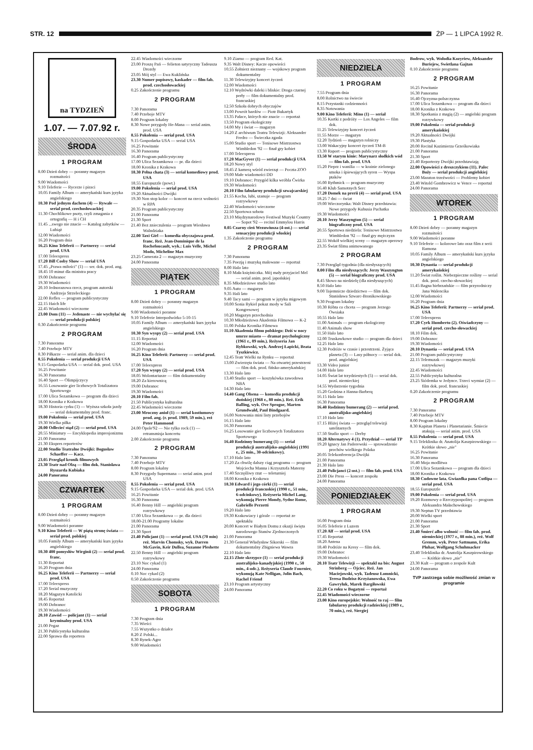STR. 12 ŻP — 1 LIPCA 1992 R.
na TYDZIEŃ
1.07. — 7.07.92 r.
ŚRODA
1 PROGRAM
8.00 Dzień dobry — poranny magazyn rozmaitości
9.00 Wiadomości
9.10 Teleferie — Rycerze i piraci
10.05 Family Album — amerykański kurs języka angielskiego
10.30 Pod jednym dachem (4) — Rywale — serial prod. czechosłowackiej
11.30 Chochlikowe psoty, czyli zmagania z ortografią — H i CH
11.45 ...swego nie znacie — Katalog zabytków — Lubiąż
12.00 Wiadomości
16.20 Program dnia
16.25 Kino Teleferii — Partnerzy — serial prod. USA
17.00 Teleexpress
17.20 Bill Cosby Show — serial USA
17.45 „Prawa miłości" (1) — ser. dok. prod. ang.
18.45 10 minut dla ministra pracy
19.00 Dobranoc
19.30 Wiadomości
20.10 Jednorazowa rzecz, program autorski Andrzeja Strzeleckiego
22.00 Reflex — program publicystyczny
22.15 Haich life
22.45 Wiadomości wieczorne
23.00 Dom (11) — Jedenaste — nie wychylać się — serial produkcji polskiej
0.30 Zakończenie programu
2 PROGRAM
7.30 Panorama
7.40 Przeboje MTV
8.30 Piłkarze — serial anim. dla dzieci
8.55 Pokolenia — serial produkcji USA
9.15 Gospodarka USA — serial dok. prod. USA
16.25 Powitanie
16.30 Panorama
16.40 Sport — Olimpijczycy
16.55 Losowanie gier liczbowych Totalizatora Sportowego
17.00 Ulica Sezamkowa — program dla dzieci
18.00 Kronika z Krakowa
18.30 Historia cyrku (1) — Wyższa szkoła jazdy — serial dokumentalny prod. franc.
19.00 Pokolenia — serial prod. USA
19.30 Wielka piłka
20.00 Odlecieć stąd (2) — serial prod. USA
20.55 Miniatury — Encyklopedia impresjonizmu
21.00 Panorama
21.30 Ekspres reporterów
22.00 Studio Teatralne Dwójki: Bogusław Schaeffer — Kacz.
23.05 Przegląd kronik filmowych
23.30 Teatr nad Olzą — film dok. Stanisława Ryszarda Kubiaka
24.00 Panorama
CZWARTEK
1 PROGRAM
8.00 Dzień dobry — poranny magazyn rozmaitości
9.00 Wiadomości poranne
9.10 Kino Teleferii — W piątą stronę świata — serial prod. polskiej
10.05 Family Album — amerykański kurs języka angielskiego
10.30 400 pomysłów Wirginii (2) — serial prod. franc.
11.30 Reportaż
16.20 Program dnia
16.25 Kino Teleferii — Partnerzy — serial prod. USA
17.00 Teleexpress
17.20 Serial muzyczny
18.20 Magazyn Katolicki
18.45 Reportaż
19.00 Dobranoc
19.30 Wiadomości
20.10 Zawód — policjant (1) — serial kryminalny prod. USA
21.00 Pegaz
21.30 Publicystyka kulturalna
22.00 Sprawa dla reportera
22.45 Wiadomości wieczorne
23.00 Proszę Pań — felieton satyryczny Tadeusza Drozdy
23.05 Mój styl — Ewa Kuklińska
23.30 Numer popisowy, kaskader — film fab. prod. czechosłowackiej
0.25 Zakończenie programu
2 PROGRAM
7.30 Panorama
7.40 Przeboje MTV
8.00 Program lokalny
8.30 Nowe przygody He-Mana — serial anim. prod. USA
8.55 Pokolenia — serial prod. USA
9.15 Gospodarka USA — serial USA
16.25 Powitanie
16.30 Panorama
16.40 Program publicystyczny
17.00 Ulica Sezamkowa — pr. dla dzieci
18.00 Kronika z Krakowa
18.30 Pełna chata (3) — serial komediowy prod. USA
18.55 Europuzzle (powt.)
19.00 Pokolenia — serial prod. USA
19.20 Aktualności Dwójki
19.30 Non stop kolor — koncert na rzecz wolności w RPA
20.35 Program publicystyczny
21.00 Panorama
21.30 Sport
21.40 Bez znieczulenia — program Wiesława Walndziaka
22.00 Taxi Girl — komedia obyczajowa prod. franc. Reż. Jean-Dominique de la Rochefoucault, wyk.: Luis Velle, Michel Modo, Micheline Max
23.25 Camerata 2 — magazyn muzyczny
24.00 Panorama
PIĄTEK
1 PROGRAM
8.00 Dzień dobry — poranny magazyn rozmaitości
9.00 Wiadomości poranne
9.10 Teleferie Interpodwórko 5-10-15
10.05 Family Album — amerykański kurs języka angielskiego
10.30 Syn wyspy (2) — serial prod. USA
11.15 Reportaż
12.00 Wiadomości
16.20 Program dnia
16.25 Kino Teleferii: Partnerzy — serial prod. USA
17.00 Teleexpress
17.20 Syn wyspy (2) — serial prod. USA
18.05 Wolontariusze — film dokumentalny
18.20 Za kierownicą
19.00 Dobranoc
19.30 Wiadomości
20.10 Film fab.
21.50 Publicystyka kulturalna
22.45 Wiadomości wieczorne
23.00 Mroczny anioł (1) — serial kostiumowy prod. ang. (r. prod. 1989, 59 min.), reż Peter Hammond
24.00 Opole'92 — Nie tylko rock (1) — retransmisja koncertu
2.00 Zakończenie programu
2 PROGRAM
7.30 Panorama
7.40 Przeboje MTV
8.00 Program lokalny
8.30 Przygody Supermana — serial anim. prod USA
8.55 Pokolenia — serial prod. USA
9.15 Gospodarka USA — serial dok. prod. USA
16.25 Powitanie
16.30 Panorama
16.40 Benny Hill — angielski program rozrywkowy
17.00 Ulica Sezamkowa — pr. dla dzieci
18.00-21.00 Programy lokalne
21.00 Panorama
21.30 Sport
21.40 Policjant (1) — serial prod. USA (70 min) reż. Marvin Chomsky, wyk. Darren McGavin, Keir Dullea, Suzanne Pleshette
22.50 Benny Hill — angielski program rozrywkowy
23.10 Noc cykad (1)
24.00 Panorama
0.10 Noc cykad (2)
0.50 Zakończenie programu
SOBOTA
1 PROGRAM
7.30 Program dnia
7.35 Wieści
7.55 Wszystko o działce
8.20 Z Polski...
8.30 Rynek-Agro
9.00 Wiadomości
9.10 Ziarno — program Red. Kat.
9.35 Walt Disney: Kacze opowieści
10.55 Żołnierz nieznany — wojskowy program dokumentalny
11.30 Telewizyjny koncert życzeń
12.00 Wiadomości
12.10 Wędrówki daleki i bliskie: Droga czarnej perły — film dokumentalny prod. francuskiej
12.50 Szkoła dobrych obyczajów
13.00 Powrót bardów — Piotr Bukartyk
13.35 Pałace, których nie znacie — reportaż
13.50 Program ekologiczny
14.00 My i świat — magazyn
14.20 Z archiwum Teatru Telewizji: Aleksander Fredro — Świeczka zgasła
15.00 Studio sport — Tenisowe Mistrzostwa Wimbledon '92 — finał gry kobiet
17.00 Teleexpress
17.20 MacGyver (1) — serial produkcji USA
18.20 Nowy styl
18.45 Z kamerą wśród zwierząt — Poczta ZOO
19.00 Małe wiadomości DD
19.10 Dobranoc: Przygód kilka wróbla Ćwirka
19.30 Wiadomości
20.10 Film fabularny produkcji szwajcarskiej
21.55 Kocha, lubi, szanuje — program rozrywkowy
22.40 Wiadomości wieczorne
22.50 Sportowa sobota
23.10 Międzynarodowy Festiwal Muzyki Country — Sopot '92 — recital Emmylou Harris
0.05 Czarny cień Wezuwiusza (4-ost.) — serial sensacyjny produkcji włoskiej
1.35 Zakończenie programu
2 PROGRAM
7.30 Panorama
7.35 Poezją i muzyką malowane — reportaż
8.00 Halo lato
8.10 Mała księżniczka. Mój mały przyjaciel Mel — serial anim. prod. japońskiej
8.35 Młodzieżowe studio lato
9.05 Auto — magazyn
9.35 Hali lato
9.40 Tacy sami — program w języku migowym
10.00 Sonia Rykiel pokaz mody w Sali Kongresowej
10.20 Magazyn przechodnia
10.30 Młodzieżowa Akademia Filmowa — K-2
11.00 Polska Kronika Filmowa
11.10 Akademia filmu polskiego: Dziś w nocy umrze miasto — dramat psychologiczny (1961 r., 89 min.). Reżyseria Jan Rybkowski, wyk. Andrzej Łapicki, Beata Tyszkiewicz.
12.45 Teatr Wielki na Rynku — reportaż
13.00 Zwierzęta świata — Na otwartej przestrzeni — film dok. prod. fińsko-amerykańskiej
13.30 Halo lato
13.40 Studio sport — koszykówka zawodowa NBA
14.30 Halo lato
14.40 Gang Olsena — komedia produkcji duńskiej (1968 r., 80 min.). Reż. Erik Balling, wyk. Ove Sprogoe, Marten Grundwald, Paul Bindgaard.
16.00 Notowania mini listy przebojów
16.15 Halo lato
16.30 Panorama
16.25 Losowanie gier liczbowych Totalizatora Sportowego
16.40 Rodzinny bumerang (1) — serial produkcji australijsko-angielskiej (1991 r., 25 min., 30-odcinkowy).
17.10 Halo lato
17.20 Za chwilę dalszy ciąg programu — program Wojciecha Manna i Krzysztofa Materny
17.40 Szczęśliwy rzut — teleturniej
18.00 Kronika z Krakowa
18.30 Edward i jego córki (1) — serial produkcji francuskiej (1990 r., 51 min., 6-odcinkowy). Reżyseria Michel Lang, wykonują Pierre Mondy, Sydne Rome, Gabrielle Perzetti
19.20 Halo lato
19.30 Krakowiacy i górale — reportaż ze spektaklu
20.00 Koncert w Białym Domu z okazji święta narodowego Stanów Zjednoczonych
21.00 Panorama
21.30 Generał Władysław Sikorski — film dokumentalny Zbigniewa Wawra
22.10 Halo lato
22.15 Złote skrzypce (1) — serial produkcji australijsko-kanadyjskiej (1990 r., 50 min., 4-odc.). Reżyseria Claude Fournier, wykonują Kate Nelligan, Jolin Bach, Rachel Friend
23.10 Program artystyczny
24.00 Panorama
NIEDZIELA
1 PROGRAM
7.55 Program dnia
8.00 Rolnictwo na świecie
8.15 Przystanki codzienności
8.35 Notowania
9.00 Kino Teleferii: Mino (1) — serial
10.35 Kartki z podróży — Los Angeles — film dok.
11.25 Telewizyjny koncert życzeń
11.55 Morze — magazyn
12.20 Tydzień — magazyn rolniczy
13.00 Wakacyjny koncert życzeń TM-B
13.30 Raport — program publicystyczny
13.50 W starym kinie: Marynarz słodkich wód — film fab. prod. USA
15.20 Pieprz i wanilia — w krainie zielonego smoka i śpiewających syren — Wyspa ptaków
16.00 Rythmick — program muzyczny
16.40 Klub Samotnych Serc
17.20 Domek na prerii (4) — serial prod. USA
18.25 7 dni — świat
19.00 Wieczorynka: Walt Disney przedstawia: Nowe przygody Kubusia Puchatka
19.30 Wiadomości
20.10 Jerzy Waszyngton (5) — serial biograficzny prod. USA
20.55 Sportowa niedziela: Tenisowe Mistrzostwa Wimbledon '92 — finał gry mężczyzn
22.55 Wokół wielkiej sceny — magazyn operowy
23.35 Świat filmu animowanego
2 PROGRAM
7.30 Przegląd tygodnia (dla niesłyszących)
8.00 Film dla niesłyszących: Jerzy Waszyngton (5) — serial biograficzny prod. USA
8.45 Słowo na niedzielę (dla niesłyszących)
8.50 Halo lato
9.00 Tajemnicze dziedzictwo — film dok. Stanisława Szwarc-Bronikowskiego
9.30 Program lokalny
10.30 Róbta co chceta — program Jerzego Owsiaka
10.55 Halo lato
11.00 Animals — program ekologiczny
11.40 Animals show
11.50 Halo lato
12.00 Truskawkowe studio — program dla dzieci
12.25 Halo lato
12.30 Podróże w czasie i przestrzeni. Żyjąca planeta (3) — Lasy północy — serial dok. prod. angielskiej
13.30 Video junior
14.00 Halo lato
14.05 Świat lat trzydziestych (5) — serial dok. prod. niemieckiej
14.55 Wydarzenie tygodnia
15.20 Godzina z Hanna-Barberą
16.15 Halo lato
16.30 Panorama
16.40 Rodzinny bumerang (2) — serial prod. australijsko-angielskiej
17.10 Halo lato
17.15 Bliżej świata — przegląd telewizji satelitarnych
17.50 Studio sport — Derby
18.20 Alternatywy 4 (1). Przydział — serial TP
19.20 Ignacy Jan Paderewski — sprowadzenie prochów wielkiego Polaka
20.05 Telekonferencja Dwójki
21.00 Panorama
21.30 Halo lato
21.40 Policjanci (2-ost.) — film fab. prod. USA
23.00 Die Press — koncert zespołu
24.00 Panorama
PONIEDZIAŁEK
1 PROGRAM
16.00 Program dnia
16.05 Teleferie z Luzem
17.20 Alf — serial prod. USA
17.45 Reportaż
18.20 Antena
18.40 Podróże na Kresy — film dok.
19.00 Dobranoc
19.30 Wiadomości
20.10 Teatr Telewizji — spektakl na bis: August Strinberg — Ojciec. Reż. Jan Maciejowski, wyk. Tadeusz Łomnicki, Teresa Budzisz-Krzyżanowska, Ewa Gawryluk, Marek Bargiłowski
22.20 Co roku w Bogatyni — reportaż
22.45 Wiadomości wieczorne
23.00 Kino europejskie: Wolność to raj — film fabularny produkcji radzieckiej (1989 r., 70 min.), reż. Siergiej
Bodrow, wyk. Wołodia Kozyriew, Aleksander Buriejew, Swietlana Gajtan
0.10 Zakończenie programu
2 PROGRAM
16.25 Powitanie
16.30 Panorama
16.40 Ojczyzna-polszczyzna
17.00 Ulica Sezamkowa — program dla dzieci
18.00 Kronika z Krakowa
18.30 Spotkania z magią (2) — angielski program rozrywkowy
19.00 Pokolenia — serial produkcji amerykańskiej
19.20 Aktualności Dwójki
19.30 Plastyka
20.00 Recital Kazimierza Grześkowiaka
21.00 Panorama
21.30 Sport
21.40 Reporterzy Dwójki przedstawiają
22.00 Opowieści z dreszczykiem (11). Palec Boży — serial produkcji angielskiej
23.00 Maraton trzeźwości — Problemy kobiet
23.40 Witold Gombrowicz w Vence — reportaż
24.00 Panorama
WTOREK
1 PROGRAM
8.00 Dzień dobry — poranny magazyn rozmaitości
9.00 Wiadomości poranne
9.10 Teleferie — kolorowe lato oraz film z serii Ramona
10.05 Family Album — amerykański kurs języka angielskiego
10.30 Dynastia — serial produkcji amerykańskiej
11.20 Świat roślin. Niebezpieczne rośliny — serial dok. prod. czecho-słowackiej
11.45 Bagna biebrzańskie — film przyrodniczy Jana Walencika
12.00 Wiadomości
16.20 Program dnia
16.25 Kino Teleferii: Partnerzy — serial prod. USA
17.00 Teleexpress
17.20 Cyrk Humberto (2). Oświadczyny — serial prod. czecho-słowackiej
18.10 Film dok.
19.00 Dobranoc
19.30 Wiadomości
20.10 Dynastia — serial prod. USA
21.00 Program publicystyczny
22.15 Telemuzak — magazyn muzyki rozrywkowej
22.45 Wiadomości
22.55 Publicystyka kulturalna
23.25 Siódemka w Jedynce. Trzeci wymiar (2) — film dok. prod. francuskiej
0.20 Zakończenie programu
2 PROGRAM
7.30 Panorama
7.40 Przeboje MTV
8.00 Program lokalny
8.30 Kapitan Planeta i Planetarianie. Śmiecie atakują — serial anim. prod. USA
8.55 Pokolenia — serial prod. USA
9.15 Teleklinika dr. Anatolija Kaszpirowskiego — Krótkie słowo „nie"
16.25 Powitanie
16.30 Panorama
16.40 Moja modlitwa
17.00 Ulica Sezamkowa — program dla dzieci
18.00 Kronika z Krakowa
18.30 Cudowne lata. Gwiazdka pana Cutlipa — serial prod. USA
18.55 Europuzzle
19.00 Pokolenia — serial prod. USA
19.20 Rozmowy o Rzeczypospolitej — program Aleksandra Małachowskiego
19.30 Neptun TV przedstawia
20.00 Wielki sport
21.00 Panorama
21.30 Sport
21.40 Śmierć albo wolność — film fab. prod. niemieckiej (1977 r., 88 min.), reż. Wolf Gremm, wyk. Peter Sattmann, Erika Pluhar, Wolfgang Schuhmacker
23.40 Teleklinika dr. Anatolija Kaszpirowskiego — Krótkie słowo „nie"
23.30 Kult — program o zespole Kult
24.00 Panorama
TVP zastrzega sobie możliwość zmian w programie